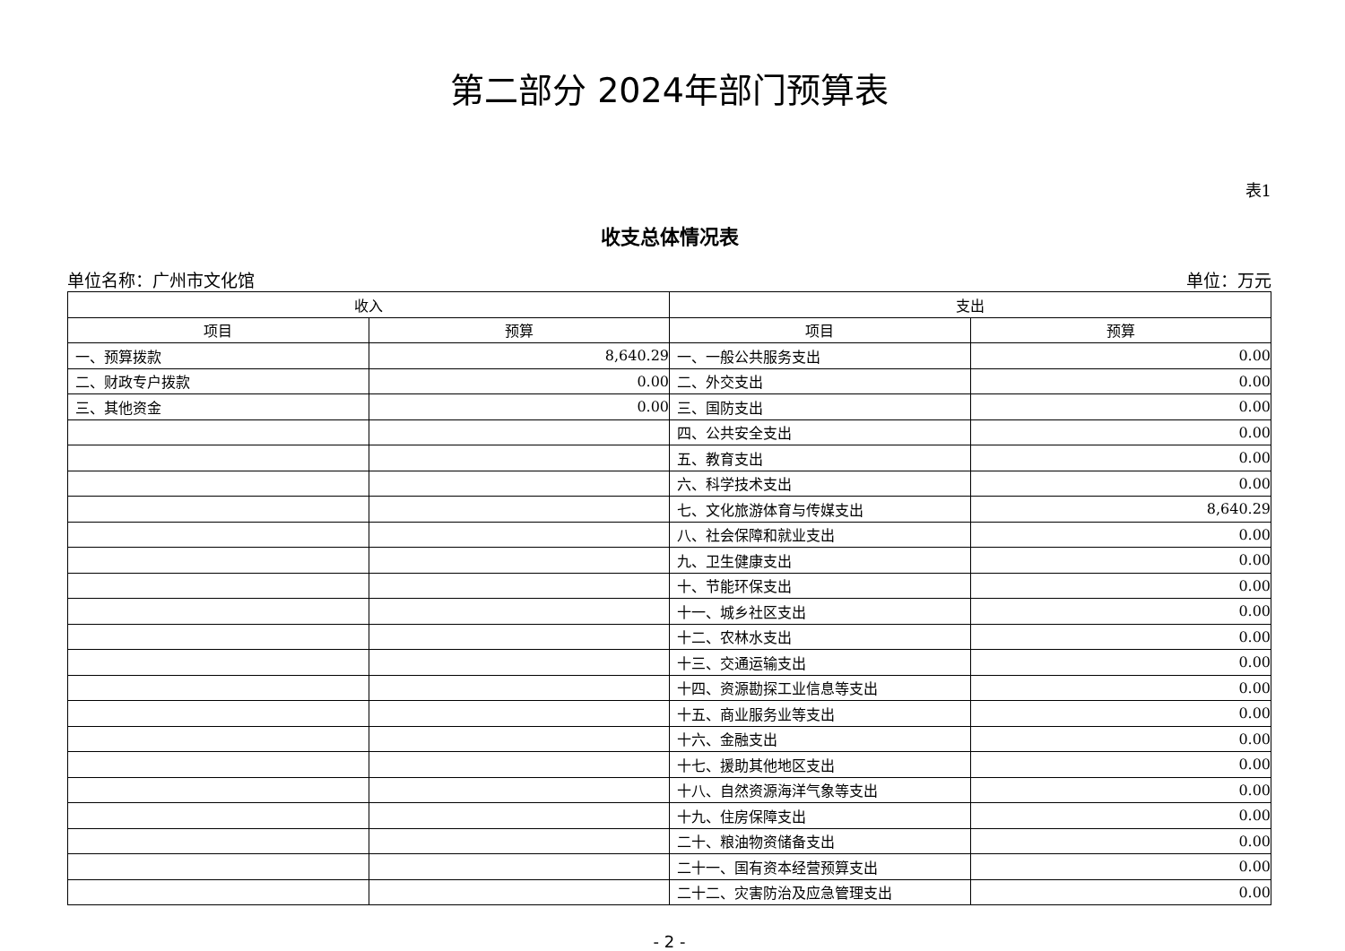第二部分 2024年部门预算表
表1
收支总体情况表
单位名称：广州市文化馆 单位：万元
| 收入 | | 支出 | |
| --- | --- | --- | --- |
| 项目 | 预算 | 项目 | 预算 |
| 一、预算拨款 | 8,640.29 | 一、一般公共服务支出 | 0.00 |
| 二、财政专户拨款 | 0.00 | 二、外交支出 | 0.00 |
| 三、其他资金 | 0.00 | 三、国防支出 | 0.00 |
| | | 四、公共安全支出 | 0.00 |
| | | 五、教育支出 | 0.00 |
| | | 六、科学技术支出 | 0.00 |
| | | 七、文化旅游体育与传媒支出 | 8,640.29 |
| | | 八、社会保障和就业支出 | 0.00 |
| | | 九、卫生健康支出 | 0.00 |
| | | 十、节能环保支出 | 0.00 |
| | | 十一、城乡社区支出 | 0.00 |
| | | 十二、农林水支出 | 0.00 |
| | | 十三、交通运输支出 | 0.00 |
| | | 十四、资源勘探工业信息等支出 | 0.00 |
| | | 十五、商业服务业等支出 | 0.00 |
| | | 十六、金融支出 | 0.00 |
| | | 十七、援助其他地区支出 | 0.00 |
| | | 十八、自然资源海洋气象等支出 | 0.00 |
| | | 十九、住房保障支出 | 0.00 |
| | | 二十、粮油物资储备支出 | 0.00 |
| | | 二十一、国有资本经营预算支出 | 0.00 |
| | | 二十二、灾害防治及应急管理支出 | 0.00 |
- 2 -